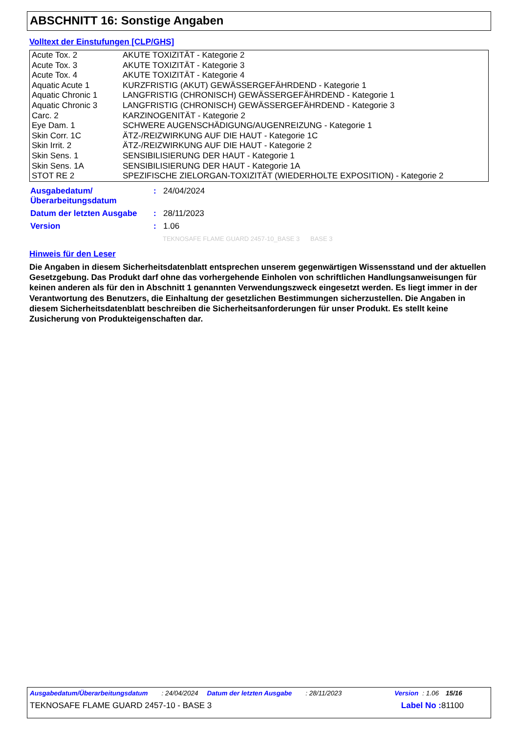ABSCHNITT 16: Sonstige Angaben
Volltext der Einstufungen [CLP/GHS]
| Acute Tox. 2 | AKUTE TOXIZITÄT - Kategorie 2 |
| Acute Tox. 3 | AKUTE TOXIZITÄT - Kategorie 3 |
| Acute Tox. 4 | AKUTE TOXIZITÄT - Kategorie 4 |
| Aquatic Acute 1 | KURZFRISTIG (AKUT) GEWÄSSERGEFÄHRDEND - Kategorie 1 |
| Aquatic Chronic 1 | LANGFRISTIG (CHRONISCH) GEWÄSSERGEFÄHRDEND - Kategorie 1 |
| Aquatic Chronic 3 | LANGFRISTIG (CHRONISCH) GEWÄSSERGEFÄHRDEND - Kategorie 3 |
| Carc. 2 | KARZINOGENITÄT - Kategorie 2 |
| Eye Dam. 1 | SCHWERE AUGENSCHÄDIGUNG/AUGENREIZUNG - Kategorie 1 |
| Skin Corr. 1C | ÄTZ-/REIZWIRKUNG AUF DIE HAUT - Kategorie 1C |
| Skin Irrit. 2 | ÄTZ-/REIZWIRKUNG AUF DIE HAUT - Kategorie 2 |
| Skin Sens. 1 | SENSIBILISIERUNG DER HAUT - Kategorie 1 |
| Skin Sens. 1A | SENSIBILISIERUNG DER HAUT - Kategorie 1A |
| STOT RE 2 | SPEZIFISCHE ZIELORGAN-TOXIZITÄT (WIEDERHOLTE EXPOSITION) - Kategorie 2 |
| Ausgabedatum/ Überarbeitungsdatum | : | 24/04/2024 |
| Datum der letzten Ausgabe | : | 28/11/2023 |
| Version | : | 1.06 |
TEKNOSAFE FLAME GUARD 2457-10_BASE 3 BASE 3
Hinweis für den Leser
Die Angaben in diesem Sicherheitsdatenblatt entsprechen unserem gegenwärtigen Wissensstand und der aktuellen Gesetzgebung. Das Produkt darf ohne das vorhergehende Einholen von schriftlichen Handlungsanweisungen für keinen anderen als für den in Abschnitt 1 genannten Verwendungszweck eingesetzt werden. Es liegt immer in der Verantwortung des Benutzers, die Einhaltung der gesetzlichen Bestimmungen sicherzustellen. Die Angaben in diesem Sicherheitsdatenblatt beschreiben die Sicherheitsanforderungen für unser Produkt. Es stellt keine Zusicherung von Produkteigenschaften dar.
Ausgabedatum/Überarbeitungsdatum: 24/04/2024 Datum der letzten Ausgabe: 28/11/2023 Version: 1.06 15/16
TEKNOSAFE FLAME GUARD 2457-10 - BASE 3 Label No : 81100